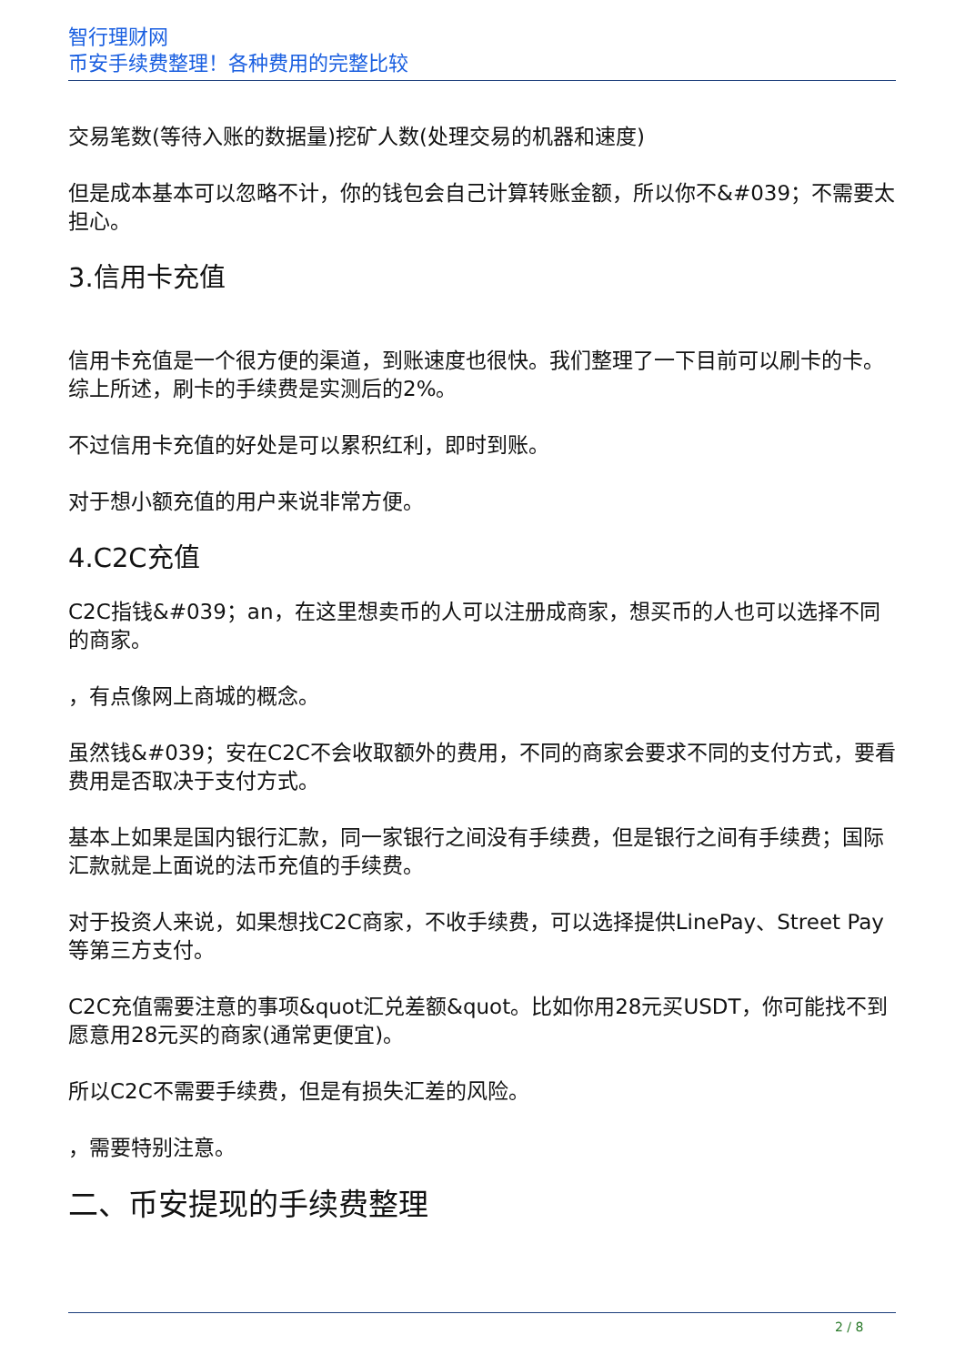智行理财网
币安手续费整理！各种费用的完整比较
交易笔数(等待入账的数据量)挖矿人数(处理交易的机器和速度)
但是成本基本可以忽略不计，你的钱包会自己计算转账金额，所以你不&#039；不需要太担心。
3.信用卡充值
信用卡充值是一个很方便的渠道，到账速度也很快。我们整理了一下目前可以刷卡的卡。综上所述，刷卡的手续费是实测后的2%。
不过信用卡充值的好处是可以累积红利，即时到账。
对于想小额充值的用户来说非常方便。
4.C2C充值
C2C指钱&#039；an，在这里想卖币的人可以注册成商家，想买币的人也可以选择不同的商家。
，有点像网上商城的概念。
虽然钱&#039；安在C2C不会收取额外的费用，不同的商家会要求不同的支付方式，要看费用是否取决于支付方式。
基本上如果是国内银行汇款，同一家银行之间没有手续费，但是银行之间有手续费；国际汇款就是上面说的法币充值的手续费。
对于投资人来说，如果想找C2C商家，不收手续费，可以选择提供LinePay、Street Pay等第三方支付。
C2C充值需要注意的事项&quot汇兑差额&quot。比如你用28元买USDT，你可能找不到愿意用28元买的商家(通常更便宜)。
所以C2C不需要手续费，但是有损失汇差的风险。
，需要特别注意。
二、币安提现的手续费整理
2 / 8